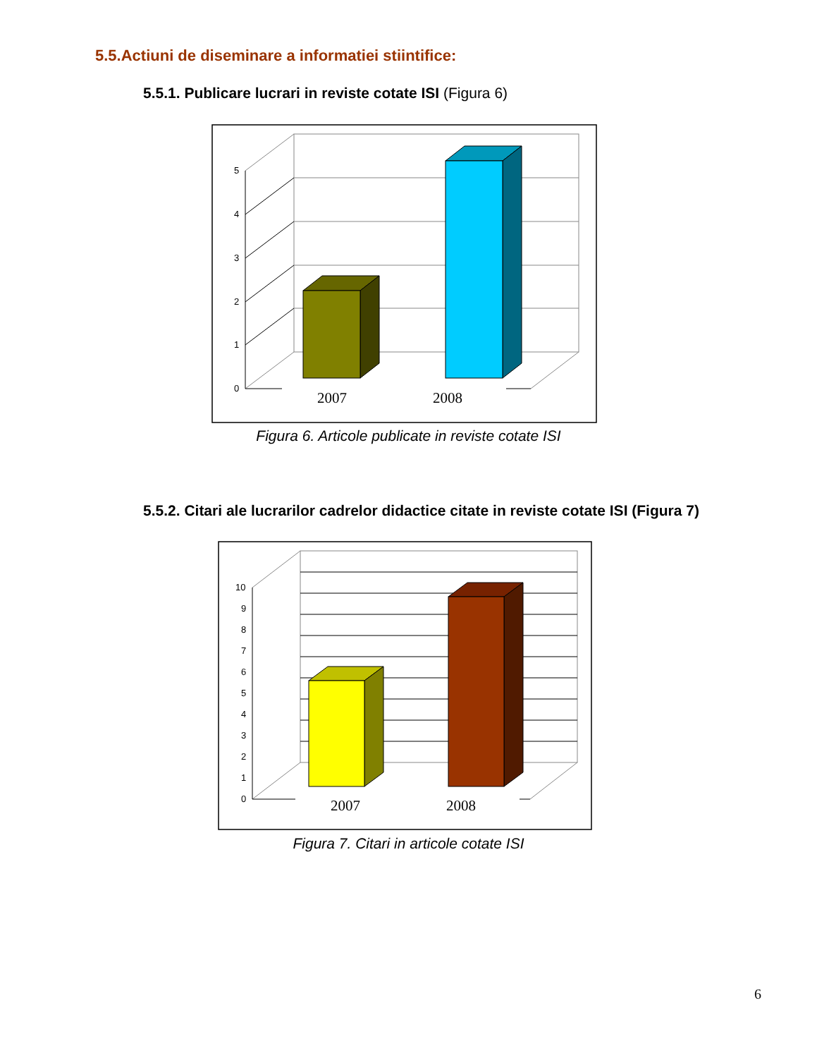5.5.Actiuni de diseminare a informatiei stiintifice:
5.5.1. Publicare lucrari in reviste cotate ISI (Figura 6)
5
4
3
2
1
0
2007
2008
Figura 6. Articole publicate in reviste cotate ISI
5.5.2. Citari ale lucrarilor cadrelor didactice citate in reviste cotate ISI (Figura 7)
10
9
8
7
6
5
4
3
2
1
0
2007
2008
Figura 7. Citari in articole cotate ISI
6